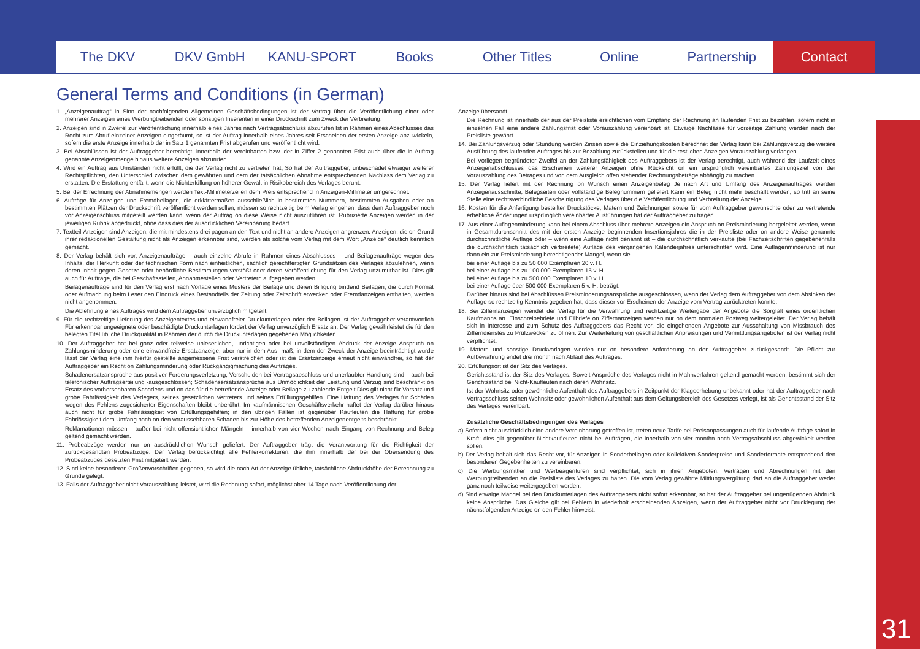The DKV DKV GmbH KANU-SPORT Books Other Titles Online Partnership Contact
General Terms and Conditions (in German)
1. „Anzeigenauftrag“ in Sinn der nachfolgenden Allgemeinen Geschäftsbedingungen ist der Vertrag über die Veröffentlichung einer oder mehrerer Anzeigen eines Werbungtreibenden oder sonstigen Inserenten in einer Druckschrift zum Zweck der Verbreitung.
2. Anzeigen sind in Zweifel zur Veröffentlichung innerhalb eines Jahres nach Vertragsabschluss abzurufen Ist in Rahmen eines Abschlusses das Recht zum Abruf einzelner Anzeigen eingeräumt, so ist der Auftrag innerhalb eines Jahres seit Erscheinen der ersten Anzeige abzuwickeln, sofern die erste Anzeige innerhalb der in Satz 1 genannten Frist abgerufen und veröffentlicht wird.
3. Bei Abschlüssen ist der Auftraggeber berechtigt, innerhalb der vereinbarten bzw. der in Ziffer 2 genannten Frist auch über die in Auftrag genannte Anzeigenmenge hinaus weitere Anzeigen abzurufen.
4. Wird ein Auftrag aus Umständen nicht erfüllt, die der Verlag nicht zu vertreten hat, So hat der Auftraggeber, unbeschadet etwaiger weiterer Rechtspflichten, den Unterschied zwischen dem gewährten und dem der tatsächlichen Abnahme entsprechenden Nachlass dem Verlag zu erstatten. Die Erstattung entfällt, wenn die Nichterfüllung on höherer Gewalt in Risikobereich des Verlages beruht.
5. Bei der Errechnung der Abnahmemengen werden Text-Millimeterzeilen dem Preis entsprechend in Anzeigen-Millimeter umgerechnet.
6. Aufträge für Anzeigen und Fremdbeilagen, die erklärtermaßen ausschließlich in bestimmten Nummern, bestimmten Ausgaben oder an bestimmten Plätzen der Druckschrift veröffentlicht werden sollen, müssen so rechtzeitig beim Verlag eingehen, dass dem Auftraggeber noch vor Anzeigenschluss mitgeteilt werden kann, wenn der Auftrag on diese Weise nicht auszuführen ist. Rubrizierte Anzeigen werden in der jeweiligen Rubrik abgedruckt, ohne dass dies der ausdrücklichen Vereinbarung bedarf.
7. Textteil-Anzeigen sind Anzeigen, die mit mindestens drei pagen an den Text und nicht an andere Anzeigen angrenzen. Anzeigen, die on Grund ihrer redaktionellen Gestaltung nicht als Anzeigen erkennbar sind, werden als solche vom Verlag mit dem Wort „Anzeige“ deutlich kenntlich gemacht.
8. Der Verlag behält sich vor, Anzeigenaufträge – auch einzelne Abrufe in Rahmen eines Abschlusses – und Beilagenaufträge wegen des Inhalts, der Herkunft oder der technischen Form nach einheitlichen, sachlich gerechtfertigten Grundsätzen des Verlages abzulehnen, wenn deren Inhalt gegen Gesetze oder behördliche Bestimmungen verstößt oder deren Veröffentlichung für den Verlag unzumutbar ist. Dies gilt auch für Aufträge, die bei Geschäftsstellen, Annahmestellen oder Vertretern aufgegeben werden.
Beilagenaufträge sind für den Verlag erst nach Vorlage eines Musters der Beilage und deren Billigung bindend Beilagen, die durch Format oder Aufmachung beim Leser den Eindruck eines Bestandteils der Zeitung oder Zeitschrift erwecken oder Fremdanzeigen enthalten, werden nicht angenommen.
Die Ablehnung eines Auftrages wird dem Auftraggeber unverzüglich mitgeteilt.
9. Für die rechtzeitige Lieferung des Anzeigentextes und einwandfreier Druckunterlagen oder der Beilagen ist der Auftraggeber verantwortlich Für erkennbar ungeeignete oder beschädigte Druckunterlagen fordert der Verlag unverzüglich Ersatz an. Der Verlag gewährleistet die für den belegten Titel übliche Druckqualität in Rahmen der durch die Druckunterlagen gegebenen Möglichkeiten.
10. Der Auftraggeber hat bei ganz oder teilweise unleserlichen, unrichtigen oder bei unvollständigen Abdruck der Anzeige Anspruch on Zahlungsminderung oder eine einwandfreie Ersatzanzeige, aber nur in dem Aus- maß, in dem der Zweck der Anzeige beeinträchtigt wurde lässt der Verlag eine ihm hierfür gestellte angemessene Frist verstreichen oder ist die Ersatzanzeige erneut nicht einwandfrei, so hat der Auftraggeber ein Recht on Zahlungsminderung oder Rückgängigmachung des Auftrages.
Schadenersatzansprüche aus positiver Forderungsverletzung, Verschulden bei Vertragsabschluss und unerlaubter Handlung sind – auch bei telefonischer Auftragserteilung -ausgeschlossen; Schadensersatzansprüche aus Unmöglichkeit der Leistung und Verzug sind beschränkt on Ersatz des vorhersehbaren Schadens und on das für die betreffende Anzeige oder Beilage zu zahlende Entgelt Dies gilt nicht für Vorsatz und grobe Fahrlässigkeit des Verlegers, seines gesetzlichen Vertreters und seines Erfüllungsgehilfen. Eine Haftung des Verlages für Schäden wegen des Fehlens zugesicherter Eigenschaften bleibt unberührt. Im kaufmännischen Geschäftsverkehr haftet der Verlag darüber hinaus auch nicht für grobe Fahrlässigkeit von Erfüllungsgehilfen; in den übrigen Fällen ist gegenüber Kaufleuten die Haftung für grobe Fahrlässigkeit dem Umfang nach on den voraussehbaren Schaden bis zur Höhe des betreffenden Anzeigenentgelts beschränkt.
Reklamationen müssen – außer bei nicht offensichtlichen Mängeln – innerhalb von vier Wochen nach Eingang von Rechnung und Beleg geltend gemacht werden.
11. Probeabzüge werden nur on ausdrücklichen Wunsch geliefert. Der Auftraggeber trägt die Verantwortung für die Richtigkeit der zurückgesandten Probeabzüge. Der Verlag berücksichtigt alle Fehlerkorrekturen, die ihm innerhalb der bei der Obersendung des Probeabzuges gesetzten Frist mitgeteilt werden.
12. Sind keine besonderen Größenvorschriften gegeben, so wird die nach Art der Anzeige übliche, tatsächliche Abdruckhöhe der Berechnung zu Grunde gelegt.
13. Falls der Auftraggeber nicht Vorauszahlung leistet, wird die Rechnung sofort, möglichst aber 14 Tage nach Veröffentlichung der
Anzeige übersandt.
Die Rechnung ist innerhalb der aus der Preisliste ersichtlichen vom Empfang der Rechnung an laufenden Frist zu bezahlen, sofern nicht in einzelnen Fall eine andere Zahlungsfrist oder Vorauszahlung vereinbart ist. Etwaige Nachlässe für vorzeitige Zahlung werden nach der Preisliste gewährt.
14. Bei Zahlungsverzug oder Stundung werden Zinsen sowie die Einziehungskosten berechnet der Verlag kann bei Zahlungsverzug die weitere Ausführung des laufenden Auftrages bis zur Bezahlung zurückstellen und für die restlichen Anzeigen Vorauszahlung verlangen.
Bei Vorliegen begründeter Zweifel an der Zahlungsfähigkeit des Auftraggebers ist der Verlag berechtigt, auch während der Laufzeit eines Anzeigenabschlusses das Erscheinen weiterer Anzeigen ohne Rücksicht on ein ursprünglich vereinbartes Zahlungsziel von der Vorauszahlung des Betrages und von dem Ausgleich offen stehender Rechnungsbeträge abhängig zu machen.
15. Der Verlag liefert mit der Rechnung on Wunsch einen Anzeigenbeleg Je nach Art und Umfang des Anzeigenauftrages werden Anzeigenausschnitte, Belegseiten oder vollständige Belegnummern geliefert Kann ein Beleg nicht mehr beschafft werden, so tritt an seine Stelle eine rechtsverbindliche Bescheinigung des Verlages über die Veröffentlichung und Verbreitung der Anzeige.
16. Kosten für die Anfertigung bestellter Druckstöcke, Matern und Zeichnungen sowie für vom Auftraggeber gewünschte oder zu vertretende erhebliche Änderungen ursprünglich vereinbarter Ausführungen hat der Auftraggeber zu tragen.
17. Aus einer Auflagenminderung kann bei einem Abschluss über mehrere Anzeigen ein Anspruch on Preisminderung hergeleitet werden, wenn in Gesamtdurchschnitt des mit der ersten Anzeige beginnenden Insertionsjahres die in der Preisliste oder on andere Weise genannte durchschnittliche Auflage oder – wenn eine Auflage nicht genannt ist – die durchschnittlich verkaufte (bei Fachzeitschriften gegebenenfalls die durchschnittlich tatsächlich verbreitete) Auflage des vergangenen Kalenderjahres unterschritten wird. Eine Auflagenminderung ist nur dann ein zur Preisminderung berechtigender Mangel, wenn sie
bei einer Auflage bis zu 50 000 Exemplaren 20 v. H.
bei einer Auflage bis zu 100 000 Exemplaren 15 v. H.
bei einer Auflage bis zu 500 000 Exemplaren 10 v. H
bei einer Auflage über 500 000 Exemplaren 5 v. H. beträgt.
Darüber hinaus sind bei Abschlüssen Preisminderungsansprüche ausgeschlossen, wenn der Verlag dem Auftraggeber von dem Absinken der Auflage so rechtzeitig Kenntnis gegeben hat, dass dieser vor Erscheinen der Anzeige vom Vertrag zurücktreten konnte.
18. Bei Ziffernanzeigen wendet der Verlag für die Verwahrung und rechtzeitige Weitergabe der Angebote die Sorgfalt eines ordentlichen Kaufmanns an. Einschreibebriefe und Eilbriefe on Ziffernanzeigen werden nur on dem normalen Postweg weitergeleitet. Der Verlag behält sich in Interesse und zum Schutz des Auftraggebers das Recht vor, die eingehenden Angebote zur Ausschaltung von Missbrauch des Zifferndienstes zu Prüfzwecken zu öffnen. Zur Weiterleitung von geschäftlichen Anpreisungen und Vermittlungsangeboten ist der Verlag nicht verpflichtet.
19. Matern und sonstige Druckvorlagen werden nur on besondere Anforderung an den Auftraggeber zurückgesandt. Die Pflicht zur Aufbewahrung endet drei month nach Ablauf des Auftrages.
20. Erfüllungsort ist der Sitz des Verlages.
Gerichtsstand ist der Sitz des Verlages. Soweit Ansprüche des Verlages nicht in Mahnverfahren geltend gemacht werden, bestimmt sich der Gerichtsstand bei Nicht-Kaufleuten nach deren Wohnsitz.
Ist der Wohnsitz oder gewöhnliche Aufenthalt des Auftraggebers in Zeitpunkt der Klageerhebung unbekannt oder hat der Auftraggeber nach Vertragsschluss seinen Wohnsitz oder gewöhnlichen Aufenthalt aus dem Geltungsbereich des Gesetzes verlegt, ist als Gerichtsstand der Sitz des Verlages vereinbart.
Zusätzliche Geschäftsbedingungen des Verlages
a) Sofern nicht ausdrücklich eine andere Vereinbarung getroffen ist, treten neue Tarife bei Preisanpassungen auch für laufende Aufträge sofort in Kraft; dies gilt gegenüber Nichtkaufleuten nicht bei Aufträgen, die innerhalb von vier monthn nach Vertragsabschluss abgewickelt werden sollen.
b) Der Verlag behält sich das Recht vor, für Anzeigen in Sonderbeilagen oder Kollektiven Sonderpreise und Sonderformate entsprechend den besonderen Gegebenheiten zu vereinbaren.
c) Die Werbungsmittler und Werbeagenturen sind verpflichtet, sich in ihren Angeboten, Verträgen und Abrechnungen mit den Werbungtreibenden an die Preisliste des Verlages zu halten. Die vom Verlag gewährte Mittlungsvergütung darf an die Auftraggeber weder ganz noch teilweise weitergegeben werden.
d) Sind etwaige Mängel bei den Druckunterlagen des Auftraggebers nicht sofort erkennbar, so hat der Auftraggeber bei ungenügenden Abdruck keine Ansprüche. Das Gleiche gilt bei Fehlern in wiederholt erscheinenden Anzeigen, wenn der Auftraggeber nicht vor Drucklegung der nächstfolgenden Anzeige on den Fehler hinweist.
31